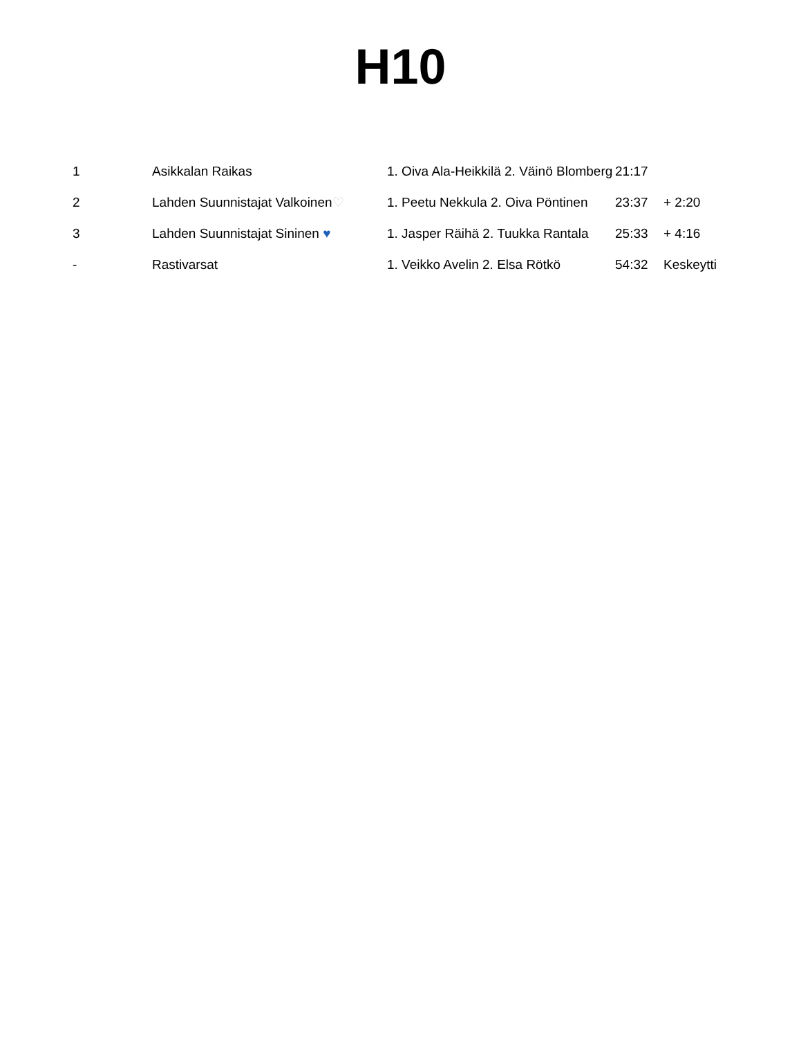H10
| 1 | Asikkalan Raikas | 1. Oiva Ala-Heikkilä 2. Väinö Blomberg | 21:17 | |
| 2 | Lahden Suunnistajat Valkoinen ♡ | 1. Peetu Nekkula 2. Oiva Pöntinen | 23:37 | + 2:20 |
| 3 | Lahden Suunnistajat Sininen ♥ | 1. Jasper Räihä 2. Tuukka Rantala | 25:33 | + 4:16 |
| - | Rastivarsat | 1. Veikko Avelin 2. Elsa Rötkö | 54:32 | Keskeytti |